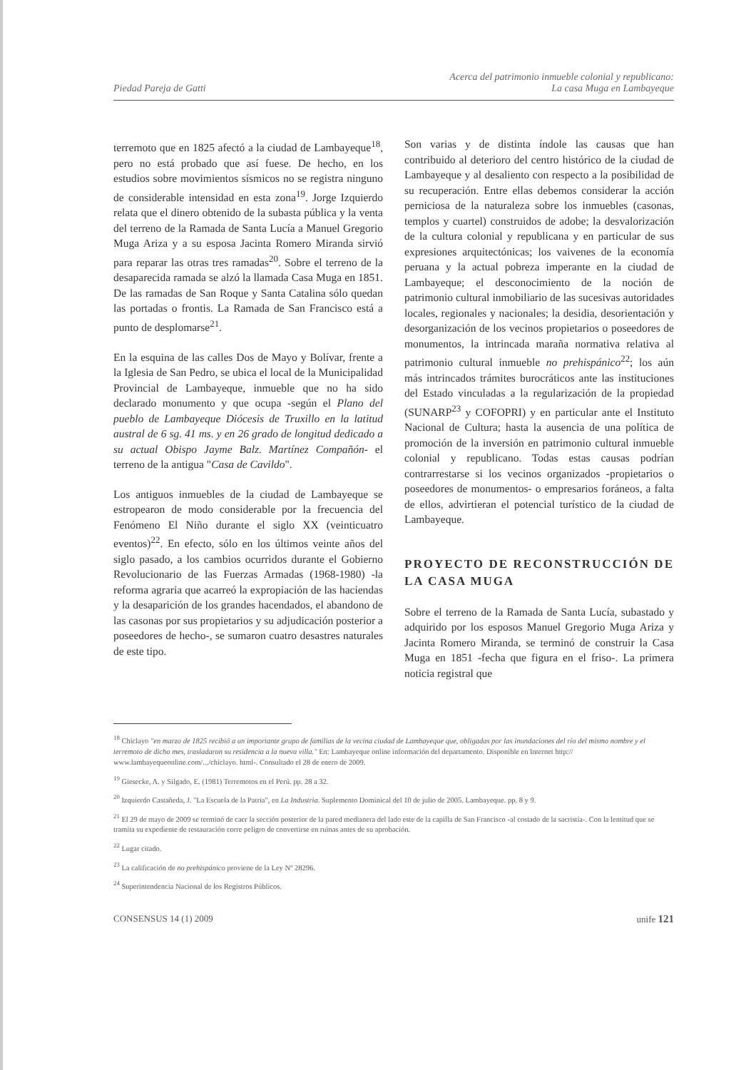Piedad Pareja de Gatti
Acerca del patrimonio inmueble colonial y republicano:
La casa Muga en Lambayeque
terremoto que en 1825 afectó a la ciudad de Lambayeque<sup>18</sup>, pero no está probado que así fuese. De hecho, en los estudios sobre movimientos sísmicos no se registra ninguno de considerable intensidad en esta zona<sup>19</sup>. Jorge Izquierdo relata que el dinero obtenido de la subasta pública y la venta del terreno de la Ramada de Santa Lucía a Manuel Gregorio Muga Ariza y a su esposa Jacinta Romero Miranda sirvió para reparar las otras tres ramadas<sup>20</sup>. Sobre el terreno de la desaparecida ramada se alzó la llamada Casa Muga en 1851. De las ramadas de San Roque y Santa Catalina sólo quedan las portadas o frontis. La Ramada de San Francisco está a punto de desplomarse<sup>21</sup>.
En la esquina de las calles Dos de Mayo y Bolívar, frente a la Iglesia de San Pedro, se ubica el local de la Municipalidad Provincial de Lambayeque, inmueble que no ha sido declarado monumento y que ocupa -según el Plano del pueblo de Lambayeque Diócesis de Truxillo en la latitud austral de 6 sg. 41 ms. y en 26 grado de longitud dedicado a su actual Obispo Jayme Balz. Martínez Compañón- el terreno de la antigua "Casa de Cavildo".
Los antiguos inmuebles de la ciudad de Lambayeque se estropearon de modo considerable por la frecuencia del Fenómeno El Niño durante el siglo XX (veinticuatro eventos)<sup>22</sup>. En efecto, sólo en los últimos veinte años del siglo pasado, a los cambios ocurridos durante el Gobierno Revolucionario de las Fuerzas Armadas (1968-1980) -la reforma agraria que acarreó la expropiación de las haciendas y la desaparición de los grandes hacendados, el abandono de las casonas por sus propietarios y su adjudicación posterior a poseedores de hecho-, se sumaron cuatro desastres naturales de este tipo.
Son varias y de distinta índole las causas que han contribuido al deterioro del centro histórico de la ciudad de Lambayeque y al desaliento con respecto a la posibilidad de su recuperación. Entre ellas debemos considerar la acción perniciosa de la naturaleza sobre los inmuebles (casonas, templos y cuartel) construidos de adobe; la desvalorización de la cultura colonial y republicana y en particular de sus expresiones arquitectónicas; los vaivenes de la economía peruana y la actual pobreza imperante en la ciudad de Lambayeque; el desconocimiento de la noción de patrimonio cultural inmobiliario de las sucesivas autoridades locales, regionales y nacionales; la desidia, desorientación y desorganización de los vecinos propietarios o poseedores de monumentos, la intrincada maraña normativa relativa al patrimonio cultural inmueble no prehispánico<sup>22</sup>; los aún más intrincados trámites burocráticos ante las instituciones del Estado vinculadas a la regularización de la propiedad (SUNARP<sup>23</sup> y COFOPRI) y en particular ante el Instituto Nacional de Cultura; hasta la ausencia de una política de promoción de la inversión en patrimonio cultural inmueble colonial y republicano. Todas estas causas podrían contrarrestarse si los vecinos organizados -propietarios o poseedores de monumentos- o empresarios foráneos, a falta de ellos, advirtieran el potencial turístico de la ciudad de Lambayeque.
PROYECTO DE RECONSTRUCCIÓN DE LA CASA MUGA
Sobre el terreno de la Ramada de Santa Lucía, subastado y adquirido por los esposos Manuel Gregorio Muga Ariza y Jacinta Romero Miranda, se terminó de construir la Casa Muga en 1851 -fecha que figura en el friso-. La primera noticia registral que
<sup>18</sup> Chiclayo "en marzo de 1825 recibió a un importante grupo de familias de la vecina ciudad de Lambayeque que, obligadas por las inundaciones del río del mismo nombre y el terremoto de dicho mes, trasladaron su residencia a la nueva villa." En: Lambayeque online información del departamento. Disponible en Internet http:// www.lambayequeonline.com/.../chiclayo. html-. Consultado el 28 de enero de 2009.
<sup>19</sup> Giesecke, A. y Silgado, E. (1981) Terremotos en el Perú. pp. 28 a 32.
<sup>20</sup> Izquierdo Castañeda, J. "La Escuela de la Patria", en La Industria. Suplemento Dominical del 10 de julio de 2005. Lambayeque. pp. 8 y 9.
<sup>21</sup> El 29 de mayo de 2009 se terminó de caer la sección posterior de la pared medianera del lado este de la capilla de San Francisco -al costado de la sacristía-. Con la lentitud que se tramita su expediente de restauración corre peligro de convertirse en ruinas antes de su aprobación.
<sup>22</sup> Lugar citado.
<sup>23</sup> La calificación de no prehispánico proviene de la Ley Nº 28296.
<sup>24</sup> Superintendencia Nacional de los Registros Públicos.
CONSENSUS 14 (1) 2009 unife 121